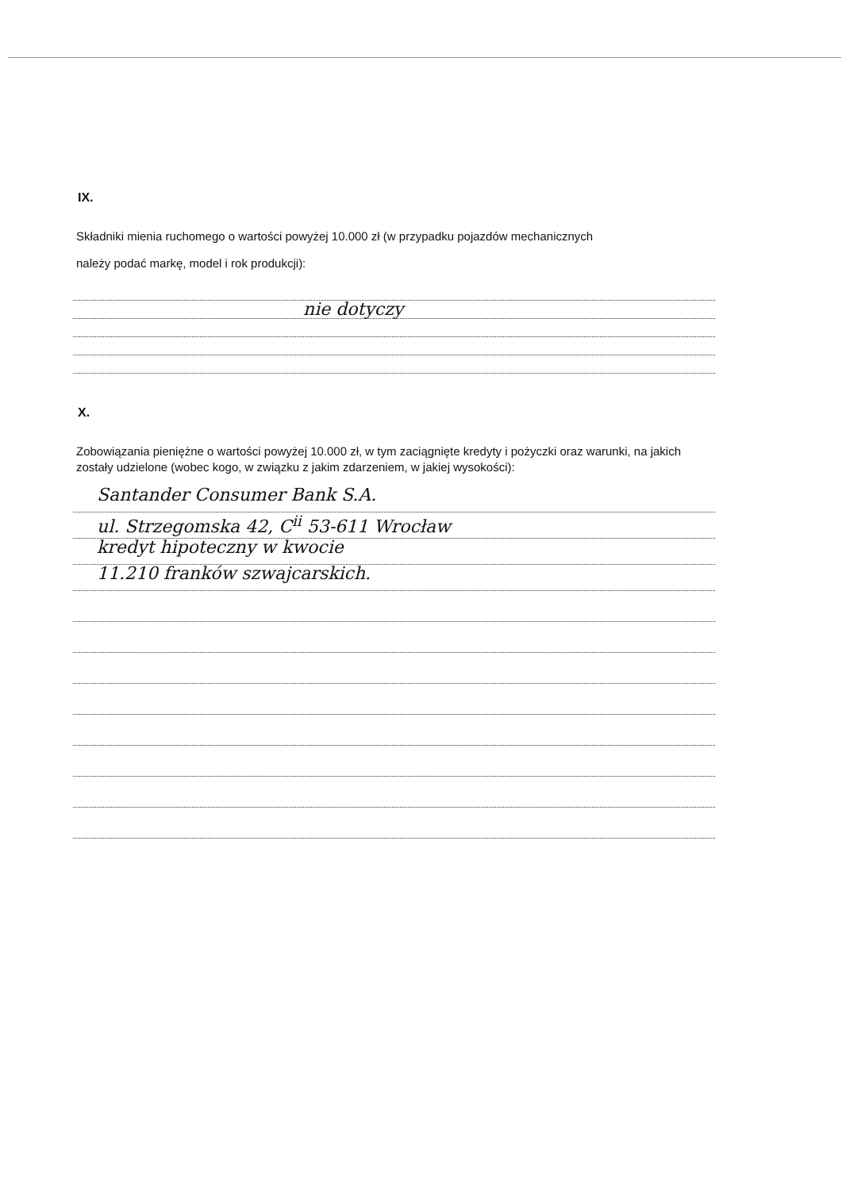IX.
Składniki mienia ruchomego o wartości powyżej 10.000 zł (w przypadku pojazdów mechanicznych
należy podać markę, model i rok produkcji):
nie dotyczy
X.
Zobowiązania pieniężne o wartości powyżej 10.000 zł, w tym zaciągnięte kredyty i pożyczki oraz warunki, na jakich zostały udzielone (wobec kogo, w związku z jakim zdarzeniem, w jakiej wysokości):
Santander Consumer Bank S.A.
ul. Strzegomska 42, C<sup>ii</sup> 53-611 Wrocław
kredyt hipoteczny w kwocie
11.210 franków szwajcarskich.